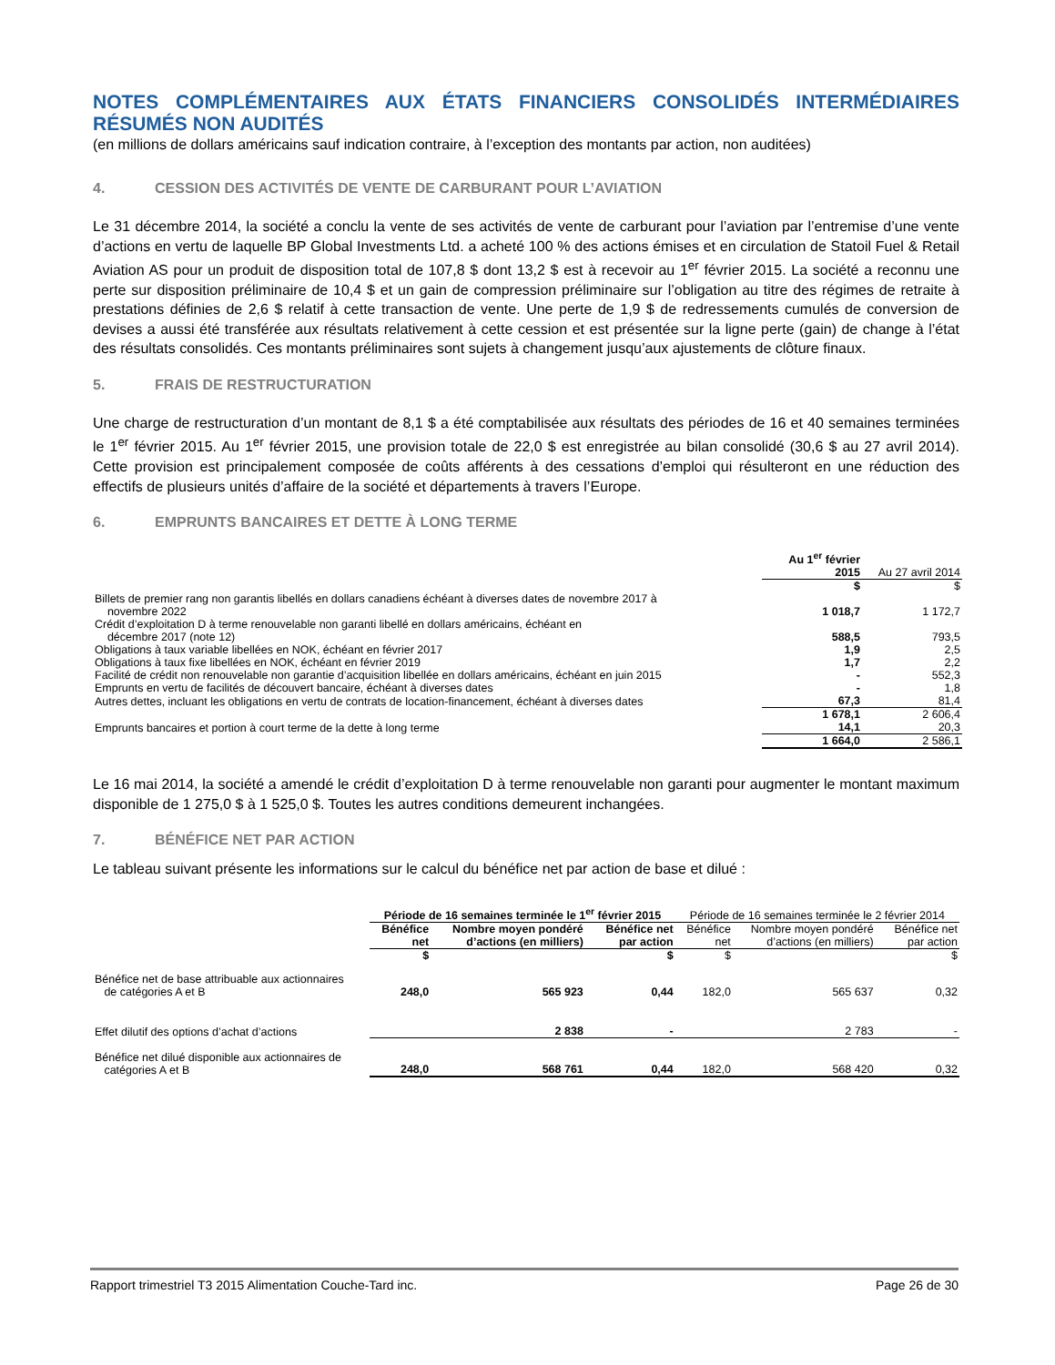NOTES COMPLÉMENTAIRES AUX ÉTATS FINANCIERS CONSOLIDÉS INTERMÉDIAIRES RÉSUMÉS NON AUDITÉS
(en millions de dollars américains sauf indication contraire, à l’exception des montants par action, non auditées)
4. CESSION DES ACTIVITÉS DE VENTE DE CARBURANT POUR L’AVIATION
Le 31 décembre 2014, la société a conclu la vente de ses activités de vente de carburant pour l’aviation par l’entremise d’une vente d’actions en vertu de laquelle BP Global Investments Ltd. a acheté 100 % des actions émises et en circulation de Statoil Fuel & Retail Aviation AS pour un produit de disposition total de 107,8 $ dont 13,2 $ est à recevoir au 1<sup>er</sup> février 2015. La société a reconnu une perte sur disposition préliminaire de 10,4 $ et un gain de compression préliminaire sur l’obligation au titre des régimes de retraite à prestations définies de 2,6 $ relatif à cette transaction de vente. Une perte de 1,9 $ de redressements cumulés de conversion de devises a aussi été transférée aux résultats relativement à cette cession et est présentée sur la ligne perte (gain) de change à l’état des résultats consolidés. Ces montants préliminaires sont sujets à changement jusqu’aux ajustements de clôture finaux.
5. FRAIS DE RESTRUCTURATION
Une charge de restructuration d’un montant de 8,1 $ a été comptabilisée aux résultats des périodes de 16 et 40 semaines terminées le 1<sup>er</sup> février 2015. Au 1<sup>er</sup> février 2015, une provision totale de 22,0 $ est enregistrée au bilan consolidé (30,6 $ au 27 avril 2014). Cette provision est principalement composée de coûts afférents à des cessations d’emploi qui résulteront en une réduction des effectifs de plusieurs unités d’affaire de la société et départements à travers l’Europe.
6. EMPRUNTS BANCAIRES ET DETTE À LONG TERME
| | Au 1<sup>er</sup> février 2015 | Au 27 avril 2014 |
| | $ | $ |
| Billets de premier rang non garantis libellés en dollars canadiens échéant à diverses dates de novembre 2017 à novembre 2022 | 1 018,7 | 1 172,7 |
| Crédit d’exploitation D à terme renouvelable non garanti libellé en dollars américains, échéant en décembre 2017 (note 12) | 588,5 | 793,5 |
| Obligations à taux variable libellées en NOK, échéant en février 2017 | 1,9 | 2,5 |
| Obligations à taux fixe libellées en NOK, échéant en février 2019 | 1,7 | 2,2 |
| Facilité de crédit non renouvelable non garantie d’acquisition libellée en dollars américains, échéant en juin 2015 | - | 552,3 |
| Emprunts en vertu de facilités de découvert bancaire, échéant à diverses dates | - | 1,8 |
| Autres dettes, incluant les obligations en vertu de contrats de location-financement, échéant à diverses dates | 67,3 | 81,4 |
| | 1 678,1 | 2 606,4 |
| Emprunts bancaires et portion à court terme de la dette à long terme | 14,1 | 20,3 |
| | 1 664,0 | 2 586,1 |
Le 16 mai 2014, la société a amendé le crédit d’exploitation D à terme renouvelable non garanti pour augmenter le montant maximum disponible de 1 275,0 $ à 1 525,0 $. Toutes les autres conditions demeurent inchangées.
7. BÉNÉFICE NET PAR ACTION
Le tableau suivant présente les informations sur le calcul du bénéfice net par action de base et dilué :
| | Période de 16 semaines terminée le 1<sup>er</sup> février 2015 | | | Période de 16 semaines terminée le 2 février 2014 | | |
| | Bénéfice net | Nombre moyen pondéré d’actions (en milliers) | Bénéfice net par action | Bénéfice net | Nombre moyen pondéré d’actions (en milliers) | Bénéfice net par action |
| | $ | | $ | $ | | $ |
| Bénéfice net de base attribuable aux actionnaires de catégories A et B | 248,0 | 565 923 | 0,44 | 182,0 | 565 637 | 0,32 |
| Effet dilutif des options d’achat d’actions | | 2 838 | - | | 2 783 | - |
| Bénéfice net dilué disponible aux actionnaires de catégories A et B | 248,0 | 568 761 | 0,44 | 182,0 | 568 420 | 0,32 |
Rapport trimestriel T3 2015 Alimentation Couche-Tard inc. Page 26 de 30